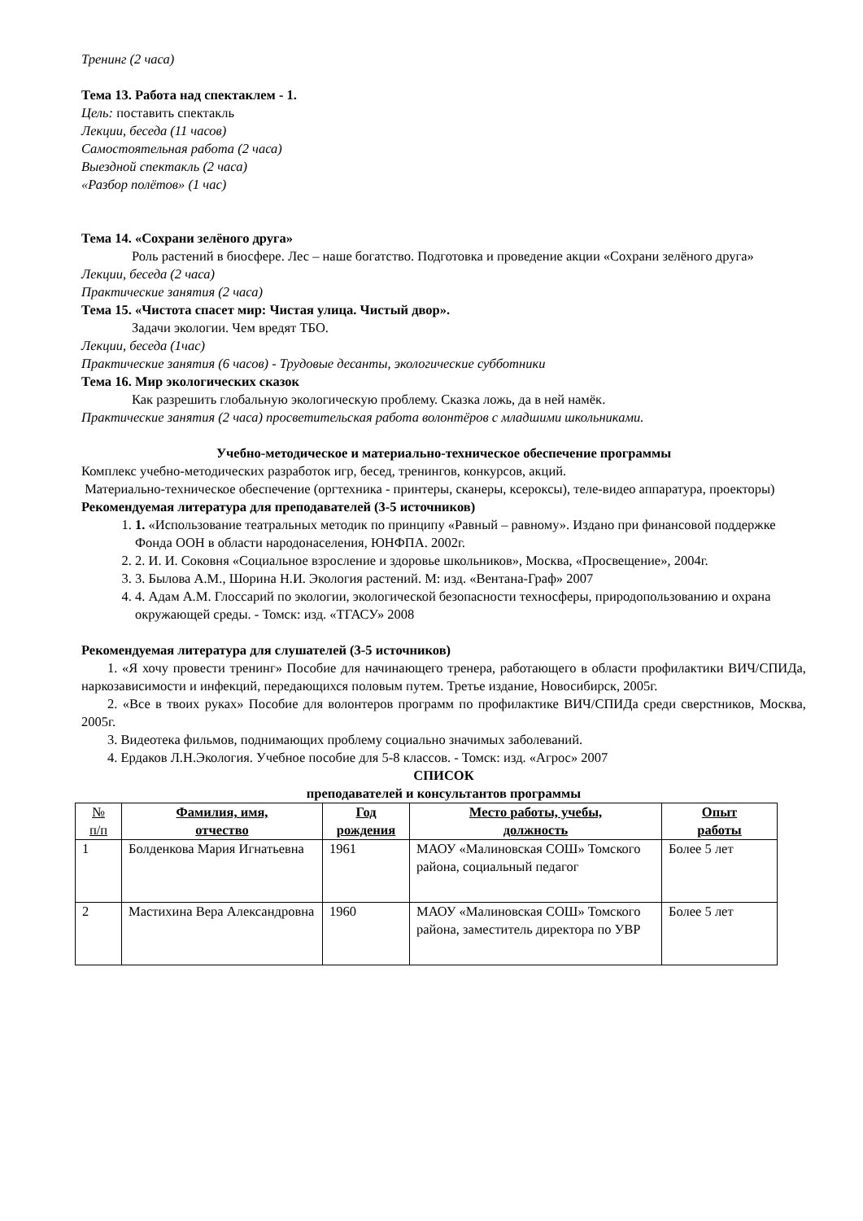Тренинг (2 часа)
Тема 13. Работа над спектаклем - 1.
Цель: поставить спектакль
Лекции, беседа (11 часов)
Самостоятельная работа (2 часа)
Выездной спектакль (2 часа)
«Разбор полётов» (1 час)
Тема 14. «Сохрани зелёного друга»
Роль растений в биосфере. Лес – наше богатство. Подготовка и проведение акции «Сохрани зелёного друга»
Лекции, беседа (2 часа)
Практические занятия (2 часа)
Тема 15. «Чистота спасет мир: Чистая улица. Чистый двор».
Задачи экологии. Чем вредят ТБО.
Лекции, беседа (1час)
Практические занятия (6 часов) - Трудовые десанты, экологические субботники
Тема 16. Мир экологических сказок
Как разрешить глобальную экологическую проблему. Сказка ложь, да в ней намёк.
Практические занятия (2 часа) просветительская работа волонтёров с младшими школьниками.
Учебно-методическое и материально-техническое обеспечение программы
Комплекс учебно-методических разработок игр, бесед, тренингов, конкурсов, акций.
Материально-техническое обеспечение (оргтехника - принтеры, сканеры, ксероксы), теле-видео аппаратура, проекторы)
Рекомендуемая литература для преподавателей (3-5 источников)
1. 1. «Использование театральных методик по принципу «Равный – равному». Издано при финансовой поддержке Фонда ООН в области народонаселения, ЮНФПА. 2002г.
2. 2. И. И. Соковня «Социальное взросление и здоровье школьников», Москва, «Просвещение», 2004г.
3. 3. Былова А.М., Шорина Н.И. Экология растений. М: изд. «Вентана-Граф» 2007
4. 4. Адам А.М. Глоссарий по экологии, экологической безопасности техносферы, природопользованию и охрана окружающей среды. - Томск: изд. «ТГАСУ» 2008
Рекомендуемая литература для слушателей (3-5 источников)
1. «Я хочу провести тренинг» Пособие для начинающего тренера, работающего в области профилактики ВИЧ/СПИДа, наркозависимости и инфекций, передающихся половым путем. Третье издание, Новосибирск, 2005г.
2. «Все в твоих руках» Пособие для волонтеров программ по профилактике ВИЧ/СПИДа среди сверстников, Москва, 2005г.
3. Видеотека фильмов, поднимающих проблему социально значимых заболеваний.
4. Ердаков Л.Н.Экология. Учебное пособие для 5-8 классов. - Томск: изд. «Агрос» 2007
СПИСОК
преподавателей и консультантов программы
| № п/п | Фамилия, имя, отчество | Год рождения | Место работы, учебы, должность | Опыт работы |
| --- | --- | --- | --- | --- |
| 1 | Болденкова Мария Игнатьевна | 1961 | МАОУ «Малиновская СОШ» Томского района, социальный педагог | Более 5 лет |
| 2 | Мастихина Вера Александровна | 1960 | МАОУ «Малиновская СОШ» Томского района, заместитель директора по УВР | Более 5 лет |